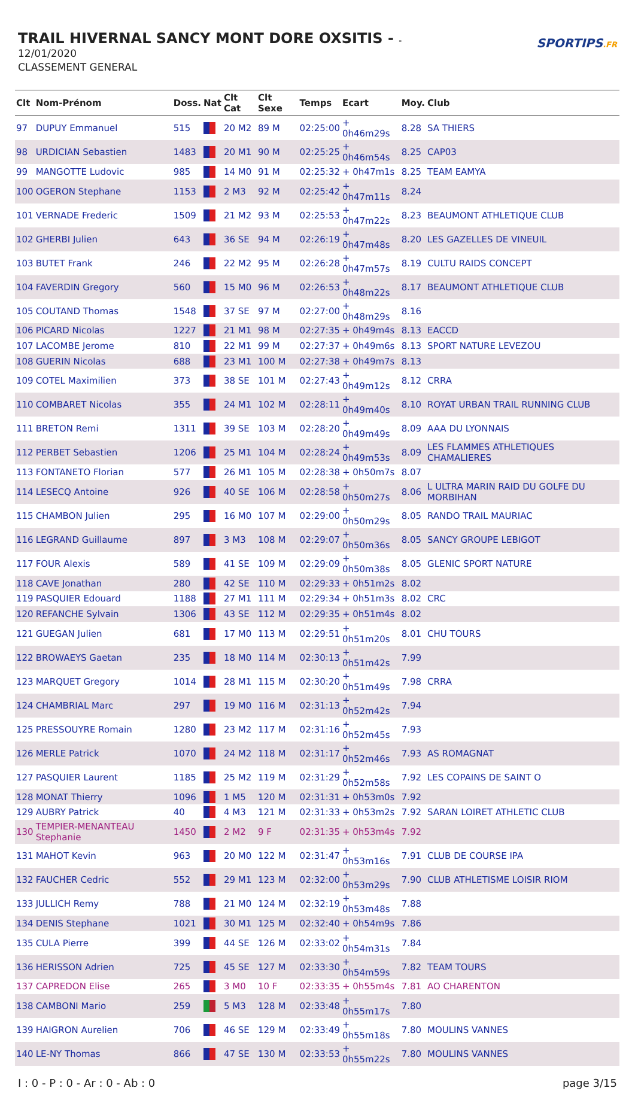TRAIL HIVERNAL SANCY MONT DORE OXSITIS - -
12/01/2020
CLASSEMENT GENERAL
SPORTIPS.FR
| Clt | Nom-Prénom | Doss. | Nat | Clt Cat | Clt Sexe | Temps | Ecart | Moy. | Club |
| --- | --- | --- | --- | --- | --- | --- | --- | --- | --- |
| 97 | DUPUY Emmanuel | 515 | | 20 M2 | 89 M | 02:25:00 | + 0h46m29s | 8.28 | SA THIERS |
| 98 | URDICIAN Sebastien | 1483 | | 20 M1 | 90 M | 02:25:25 | + 0h46m54s | 8.25 | CAP03 |
| 99 | MANGOTTE Ludovic | 985 | | 14 M0 | 91 M | 02:25:32 | + 0h47m1s | 8.25 | TEAM EAMYA |
| 100 | OGERON Stephane | 1153 | | 2 M3 | 92 M | 02:25:42 | + 0h47m11s | 8.24 | |
| 101 | VERNADE Frederic | 1509 | | 21 M2 | 93 M | 02:25:53 | + 0h47m22s | 8.23 | BEAUMONT ATHLETIQUE CLUB |
| 102 | GHERBI Julien | 643 | | 36 SE | 94 M | 02:26:19 | + 0h47m48s | 8.20 | LES GAZELLES DE VINEUIL |
| 103 | BUTET Frank | 246 | | 22 M2 | 95 M | 02:26:28 | + 0h47m57s | 8.19 | CULTU RAIDS CONCEPT |
| 104 | FAVERDIN Gregory | 560 | | 15 M0 | 96 M | 02:26:53 | + 0h48m22s | 8.17 | BEAUMONT ATHLETIQUE CLUB |
| 105 | COUTAND Thomas | 1548 | | 37 SE | 97 M | 02:27:00 | + 0h48m29s | 8.16 | |
| 106 | PICARD Nicolas | 1227 | | 21 M1 | 98 M | 02:27:35 | + 0h49m4s | 8.13 | EACCD |
| 107 | LACOMBE Jerome | 810 | | 22 M1 | 99 M | 02:27:37 | + 0h49m6s | 8.13 | SPORT NATURE LEVEZOU |
| 108 | GUERIN Nicolas | 688 | | 23 M1 | 100 M | 02:27:38 | + 0h49m7s | 8.13 | |
| 109 | COTEL Maximilien | 373 | | 38 SE | 101 M | 02:27:43 | + 0h49m12s | 8.12 | CRRA |
| 110 | COMBARET Nicolas | 355 | | 24 M1 | 102 M | 02:28:11 | + 0h49m40s | 8.10 | ROYAT URBAN TRAIL RUNNING CLUB |
| 111 | BRETON Remi | 1311 | | 39 SE | 103 M | 02:28:20 | + 0h49m49s | 8.09 | AAA DU LYONNAIS |
| 112 | PERBET Sebastien | 1206 | | 25 M1 | 104 M | 02:28:24 | + 0h49m53s | 8.09 | LES FLAMMES ATHLETIQUES CHAMALIERES |
| 113 | FONTANETO Florian | 577 | | 26 M1 | 105 M | 02:28:38 | + 0h50m7s | 8.07 | |
| 114 | LESECQ Antoine | 926 | | 40 SE | 106 M | 02:28:58 | + 0h50m27s | 8.06 | L ULTRA MARIN RAID DU GOLFE DU MORBIHAN |
| 115 | CHAMBON Julien | 295 | | 16 M0 | 107 M | 02:29:00 | + 0h50m29s | 8.05 | RANDO TRAIL MAURIAC |
| 116 | LEGRAND Guillaume | 897 | | 3 M3 | 108 M | 02:29:07 | + 0h50m36s | 8.05 | SANCY GROUPE LEBIGOT |
| 117 | FOUR Alexis | 589 | | 41 SE | 109 M | 02:29:09 | + 0h50m38s | 8.05 | GLENIC SPORT NATURE |
| 118 | CAVE Jonathan | 280 | | 42 SE | 110 M | 02:29:33 | + 0h51m2s | 8.02 | |
| 119 | PASQUIER Edouard | 1188 | | 27 M1 | 111 M | 02:29:34 | + 0h51m3s | 8.02 | CRC |
| 120 | REFANCHE Sylvain | 1306 | | 43 SE | 112 M | 02:29:35 | + 0h51m4s | 8.02 | |
| 121 | GUEGAN Julien | 681 | | 17 M0 | 113 M | 02:29:51 | + 0h51m20s | 8.01 | CHU TOURS |
| 122 | BROWAEYS Gaetan | 235 | | 18 M0 | 114 M | 02:30:13 | + 0h51m42s | 7.99 | |
| 123 | MARQUET Gregory | 1014 | | 28 M1 | 115 M | 02:30:20 | + 0h51m49s | 7.98 | CRRA |
| 124 | CHAMBRIAL Marc | 297 | | 19 M0 | 116 M | 02:31:13 | + 0h52m42s | 7.94 | |
| 125 | PRESSOUYRE Romain | 1280 | | 23 M2 | 117 M | 02:31:16 | + 0h52m45s | 7.93 | |
| 126 | MERLE Patrick | 1070 | | 24 M2 | 118 M | 02:31:17 | + 0h52m46s | 7.93 | AS ROMAGNAT |
| 127 | PASQUIER Laurent | 1185 | | 25 M2 | 119 M | 02:31:29 | + 0h52m58s | 7.92 | LES COPAINS DE SAINT O |
| 128 | MONAT Thierry | 1096 | | 1 M5 | 120 M | 02:31:31 | + 0h53m0s | 7.92 | |
| 129 | AUBRY Patrick | 40 | | 4 M3 | 121 M | 02:31:33 | + 0h53m2s | 7.92 | SARAN LOIRET ATHLETIC CLUB |
| 130 | TEMPIER-MENANTEAU Stephanie | 1450 | | 2 M2 | 9 F | 02:31:35 | + 0h53m4s | 7.92 | |
| 131 | MAHOT Kevin | 963 | | 20 M0 | 122 M | 02:31:47 | + 0h53m16s | 7.91 | CLUB DE COURSE IPA |
| 132 | FAUCHER Cedric | 552 | | 29 M1 | 123 M | 02:32:00 | + 0h53m29s | 7.90 | CLUB ATHLETISME LOISIR RIOM |
| 133 | JULLICH Remy | 788 | | 21 M0 | 124 M | 02:32:19 | + 0h53m48s | 7.88 | |
| 134 | DENIS Stephane | 1021 | | 30 M1 | 125 M | 02:32:40 | + 0h54m9s | 7.86 | |
| 135 | CULA Pierre | 399 | | 44 SE | 126 M | 02:33:02 | + 0h54m31s | 7.84 | |
| 136 | HERISSON Adrien | 725 | | 45 SE | 127 M | 02:33:30 | + 0h54m59s | 7.82 | TEAM TOURS |
| 137 | CAPREDON Elise | 265 | | 3 M0 | 10 F | 02:33:35 | + 0h55m4s | 7.81 | AO CHARENTON |
| 138 | CAMBONI Mario | 259 | | 5 M3 | 128 M | 02:33:48 | + 0h55m17s | 7.80 | |
| 139 | HAIGRON Aurelien | 706 | | 46 SE | 129 M | 02:33:49 | + 0h55m18s | 7.80 | MOULINS VANNES |
| 140 | LE-NY Thomas | 866 | | 47 SE | 130 M | 02:33:53 | + 0h55m22s | 7.80 | MOULINS VANNES |
I : 0 - P : 0 - Ar : 0 - Ab : 0 page 3/15